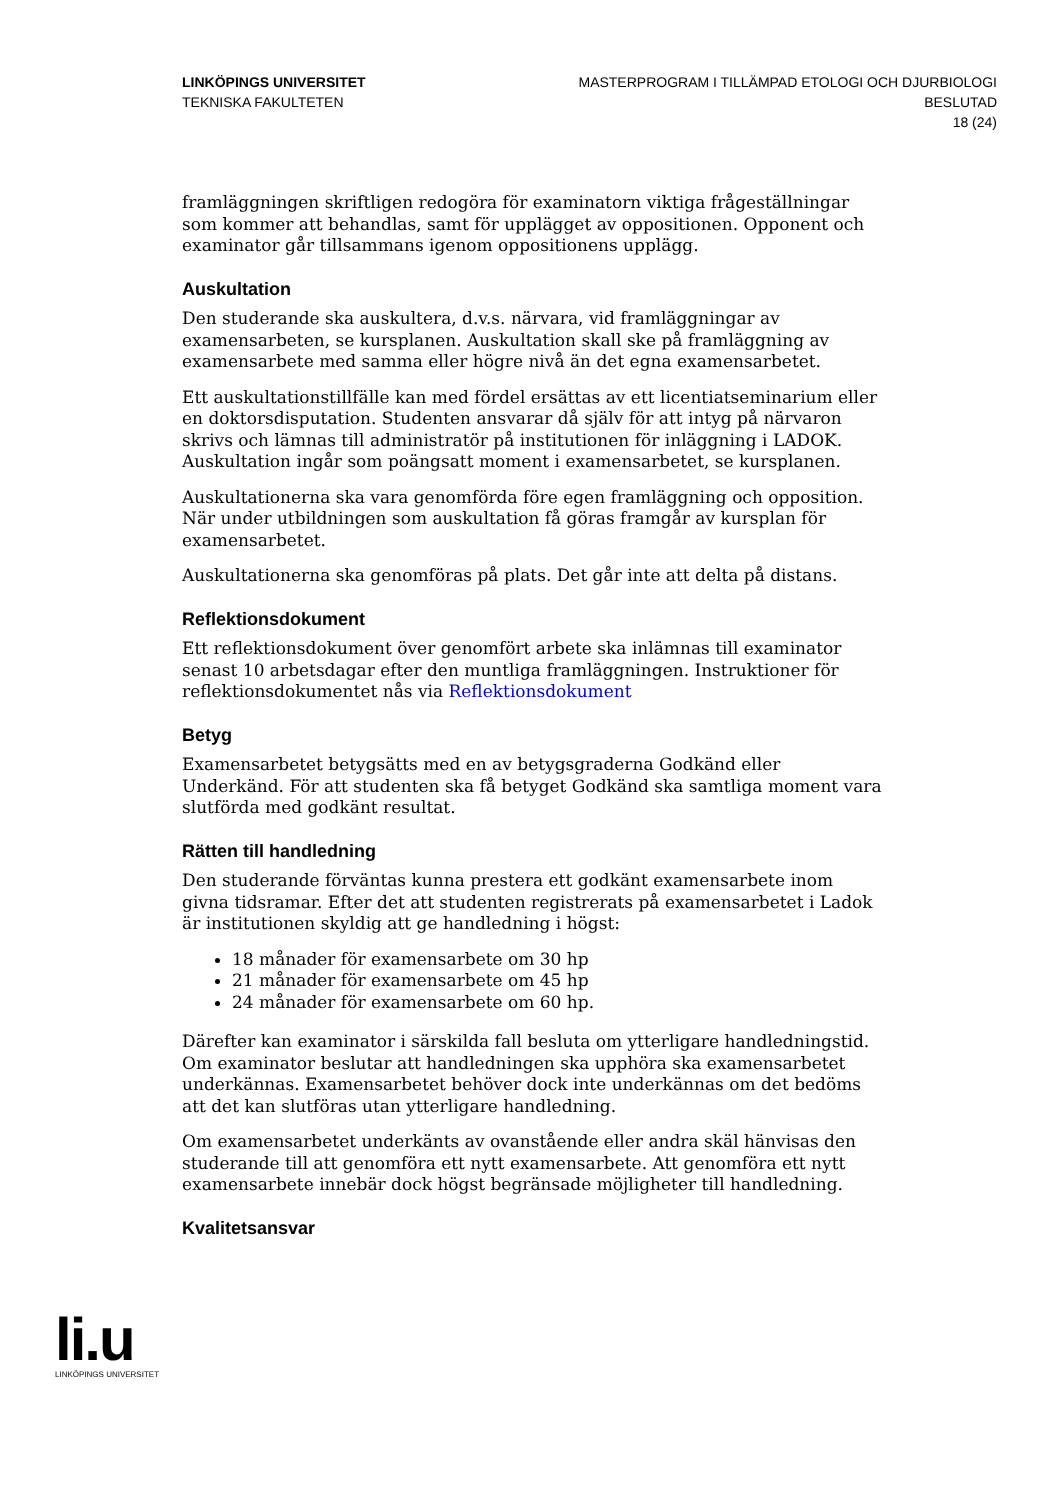LINKÖPINGS UNIVERSITET
TEKNISKA FAKULTETEN
MASTERPROGRAM I TILLÄMPAD ETOLOGI OCH DJURBIOLOGI
BESLUTAD
18 (24)
framläggningen skriftligen redogöra för examinatorn viktiga frågeställningar som kommer att behandlas, samt för upplägget av oppositionen. Opponent och examinator går tillsammans igenom oppositionens upplägg.
Auskultation
Den studerande ska auskultera, d.v.s. närvara, vid framläggningar av examensarbeten, se kursplanen. Auskultation skall ske på framläggning av examensarbete med samma eller högre nivå än det egna examensarbetet.
Ett auskultationstillfälle kan med fördel ersättas av ett licentiatseminarium eller en doktorsdisputation. Studenten ansvarar då själv för att intyg på närvaron skrivs och lämnas till administratör på institutionen för inläggning i LADOK. Auskultation ingår som poängsatt moment i examensarbetet, se kursplanen.
Auskultationerna ska vara genomförda före egen framläggning och opposition. När under utbildningen som auskultation få göras framgår av kursplan för examensarbetet.
Auskultationerna ska genomföras på plats. Det går inte att delta på distans.
Reflektionsdokument
Ett reflektionsdokument över genomfört arbete ska inlämnas till examinator senast 10 arbetsdagar efter den muntliga framläggningen. Instruktioner för reflektionsdokumentet nås via Reflektionsdokument
Betyg
Examensarbetet betygsätts med en av betygsgraderna Godkänd eller Underkänd. För att studenten ska få betyget Godkänd ska samtliga moment vara slutförda med godkänt resultat.
Rätten till handledning
Den studerande förväntas kunna prestera ett godkänt examensarbete inom givna tidsramar. Efter det att studenten registrerats på examensarbetet i Ladok är institutionen skyldig att ge handledning i högst:
18 månader för examensarbete om 30 hp
21 månader för examensarbete om 45 hp
24 månader för examensarbete om 60 hp.
Därefter kan examinator i särskilda fall besluta om ytterligare handledningstid. Om examinator beslutar att handledningen ska upphöra ska examensarbetet underkännas. Examensarbetet behöver dock inte underkännas om det bedöms att det kan slutföras utan ytterligare handledning.
Om examensarbetet underkänts av ovanstående eller andra skäl hänvisas den studerande till att genomföra ett nytt examensarbete. Att genomföra ett nytt examensarbete innebär dock högst begränsade möjligheter till handledning.
Kvalitetsansvar
li.u
LINKÖPINGS UNIVERSITET